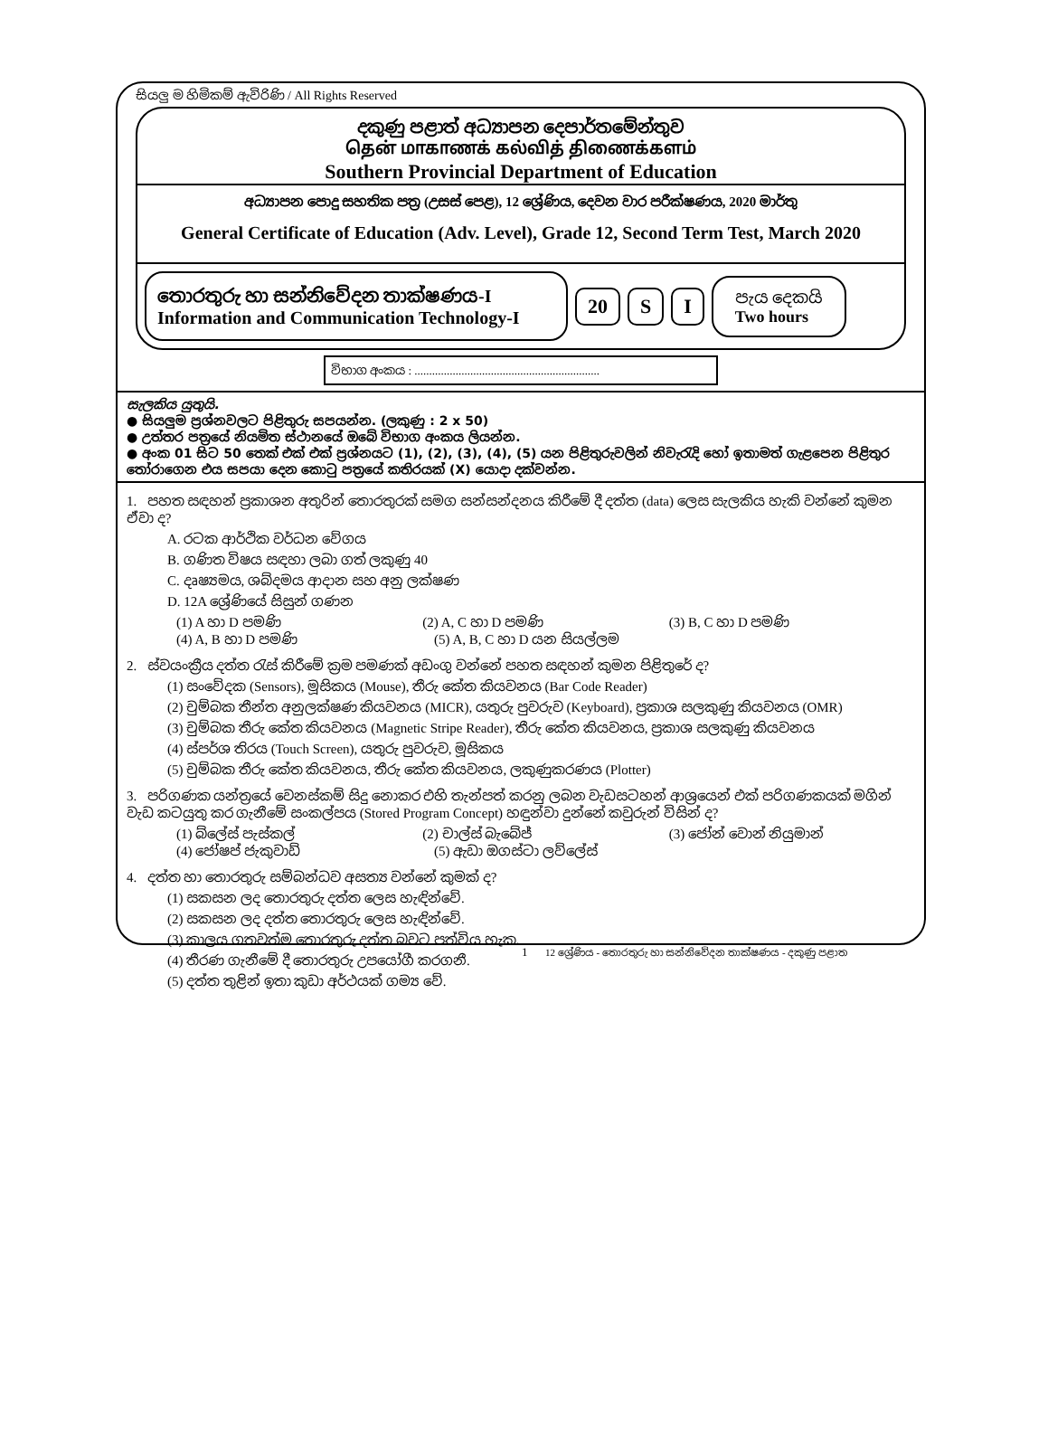සියලු ම හිමිකම් ඇවිරිණි / All Rights Reserved
දකුණු පළාත් අධ්‍යාපන දෙපාර්තමේන්තුව
தென் மாகாணக் கல்வித் திணைக்களம்
Southern Provincial Department of Education
අධ්‍යාපන පොදු සහතික පත්‍ර (උසස් පෙළ), 12 ශ්‍රේණිය, දෙවන වාර පරීක්ෂණය, 2020 මාර්තු
General Certificate of Education (Adv. Level), Grade 12, Second Term Test, March 2020
තොරතුරු හා සන්නිවේදන තාක්ෂණය-I
Information and Communication Technology-I
20 S I
පැය දෙකයි
Two hours
විභාග අංකය : ...............................................................
සැලකිය යුතුයි.
● සියලුම ප්‍රශ්නවලට පිළිතුරු සපයන්න. (ලකුණු : 2 x 50)
● උත්තර පත්‍රයේ නියමිත ස්ථානයේ ඔබේ විභාග අංකය ලියන්න.
● අංක 01 සිට 50 තෙක් එක් එක් ප්‍රශ්නයට (1), (2), (3), (4), (5) යන පිළිතුරුවලින් නිවැරැදි හෝ ඉතාමත් ගැළපෙන පිළිතුර තෝරාගෙන එය සපයා දෙන කොටු පත්‍රයේ කතිරයක් (X) යොදා දක්වන්න.
1. පහත සඳහන් ප්‍රකාශන අතුරින් තොරතුරක් සමග සන්සන්දනය කිරීමේ දී දත්ත (data) ලෙස සැලකිය හැකි වන්නේ කුමන ඒවා ද?
A. රටක ආර්ථික වර්ධන වේගය
B. ගණිත විෂය සඳහා ලබා ගත් ලකුණු 40
C. දෘෂ්‍යමය, ශබ්දමය ආදාන සහ අනු ලක්ෂණ
D. 12A ශ්‍රේණියේ සිසුන් ගණන
(1) A හා D පමණි (2) A, C හා D පමණි (3) B, C හා D පමණි
(4) A, B හා D පමණි (5) A, B, C හා D යන සියල්ලම
2. ස්වයංක්‍රීය දත්ත රැස් කිරීමේ ක්‍රම පමණක් අඩංගු වන්නේ පහත සඳහන් කුමන පිළිතුරේ ද?
(1) සංවේදක (Sensors), මූසිකය (Mouse), තීරු කේත කියවනය (Bar Code Reader)
(2) චුම්බක තීන්ත අනුලක්ෂණ කියවනය (MICR), යතුරු පුවරුව (Keyboard), ප්‍රකාශ සලකුණු කියවනය (OMR)
(3) චුම්බක තීරු කේත කියවනය (Magnetic Stripe Reader), තීරු කේත කියවනය, ප්‍රකාශ සලකුණු කියවනය
(4) ස්පර්ශ තිරය (Touch Screen), යතුරු පුවරුව, මූසිකය
(5) චුම්බක තීරු කේත කියවනය, තීරු කේත කියවනය, ලකුණුකරණය (Plotter)
3. පරිගණක යන්ත්‍රයේ වෙනස්කම් සිදු නොකර එහි තැන්පත් කරනු ලබන වැඩසටහන් ආශ්‍රයෙන් එක් පරිගණකයක් මගින් වැඩ කටයුතු කර ගැනීමේ සංකල්පය (Stored Program Concept) හඳුන්වා දුන්නේ කවුරුන් විසින් ද?
(1) බ්ලේස් පැස්කල් (2) චාල්ස් බැබේජ් (3) ජෝන් වොන් නියුමාන්
(4) ජෝෂප් ජැකුවාඩ් (5) ඇඩා ඔගස්ටා ලව්ලේස්
4. දත්ත හා තොරතුරු සම්බන්ධව අසත්‍ය වන්නේ කුමක් ද?
(1) සකසන ලද තොරතුරු දත්ත ලෙස හැඳින්වේ.
(2) සකසන ලද දත්ත තොරතුරු ලෙස හැඳින්වේ.
(3) කාලය ගතවත්ම තොරතුරු දත්ත බවට පත්විය හැක.
(4) තීරණ ගැනීමේ දී තොරතුරු උපයෝගී කරගනී.
(5) දත්ත තුළින් ඉතා කුඩා අර්ථයක් ගම්‍ය වේ.
1 12 ශ්‍රේණිය - තොරතුරු හා සන්නිවේදන තාක්ෂණය - දකුණු පළාත